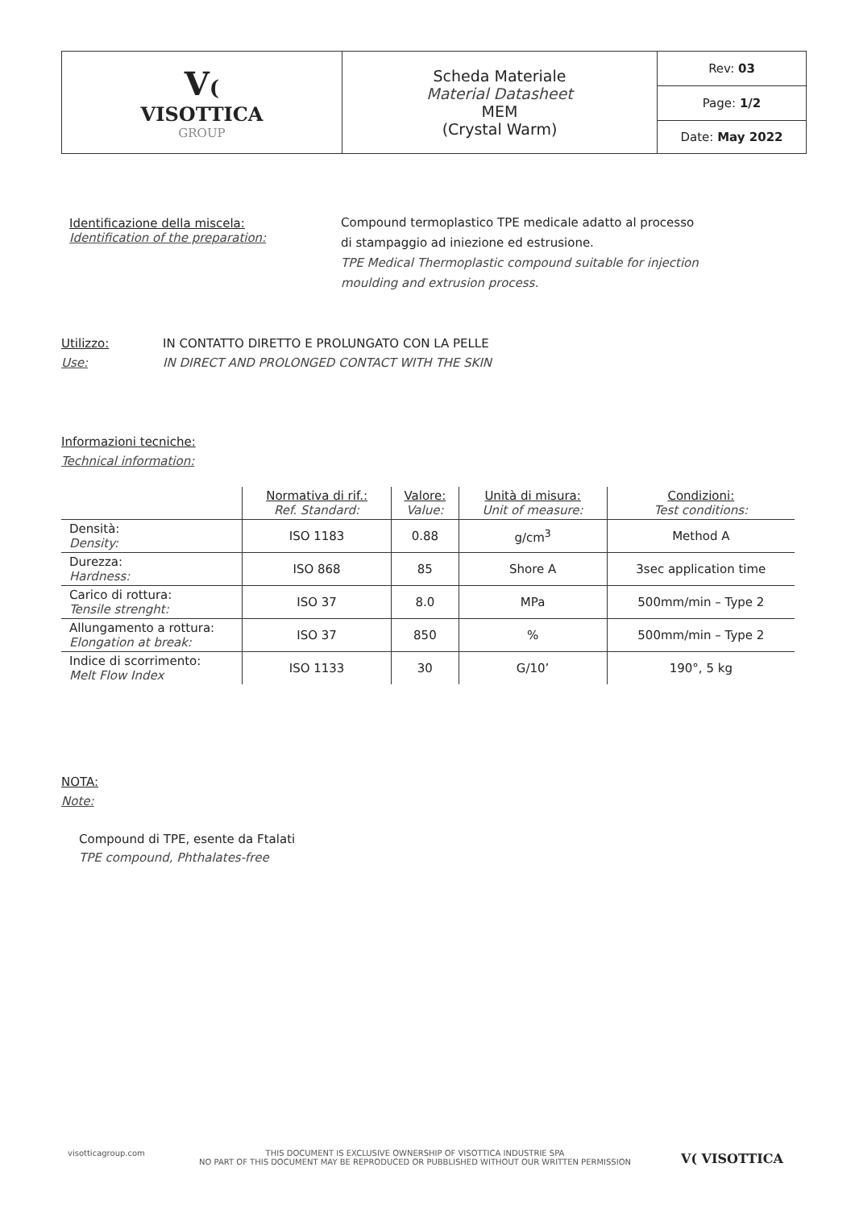| V ( VISOTTICA GROUP | Scheda Materiale Material Datasheet MEM (Crystal Warm) | Rev: 03 |
| | | Page: 1/2 |
| | | Date: May 2022 |
Identificazione della miscela:
Identification of the preparation:
Compound termoplastico TPE medicale adatto al processo
di stampaggio ad iniezione ed estrusione.
TPE Medical Thermoplastic compound suitable for injection
moulding and extrusion process.
Utilizzo:
Use:
IN CONTATTO DIRETTO E PROLUNGATO CON LA PELLE
IN DIRECT AND PROLONGED CONTACT WITH THE SKIN
Informazioni tecniche:
Technical information:
| | Normativa di rif.: Ref. Standard: | Valore: Value: | Unità di misura: Unit of measure: | Condizioni: Test conditions: |
| Densità: Density: | ISO 1183 | 0.88 | g/cm<sup>3</sup> | Method A |
| Durezza: Hardness: | ISO 868 | 85 | Shore A | 3sec application time |
| Carico di rottura: Tensile strenght: | ISO 37 | 8.0 | MPa | 500mm/min – Type 2 |
| Allungamento a rottura: Elongation at break: | ISO 37 | 850 | % | 500mm/min – Type 2 |
| Indice di scorrimento: Melt Flow Index | ISO 1133 | 30 | G/10’ | 190°, 5 kg |
NOTA:
Note:
Compound di TPE, esente da Ftalati
TPE compound, Phthalates-free
visotticagroup.com
THIS DOCUMENT IS EXCLUSIVE OWNERSHIP OF VISOTTICA INDUSTRIE SPA
NO PART OF THIS DOCUMENT MAY BE REPRODUCED OR PUBBLISHED WITHOUT OUR WRITTEN PERMISSION
V( VISOTTICA